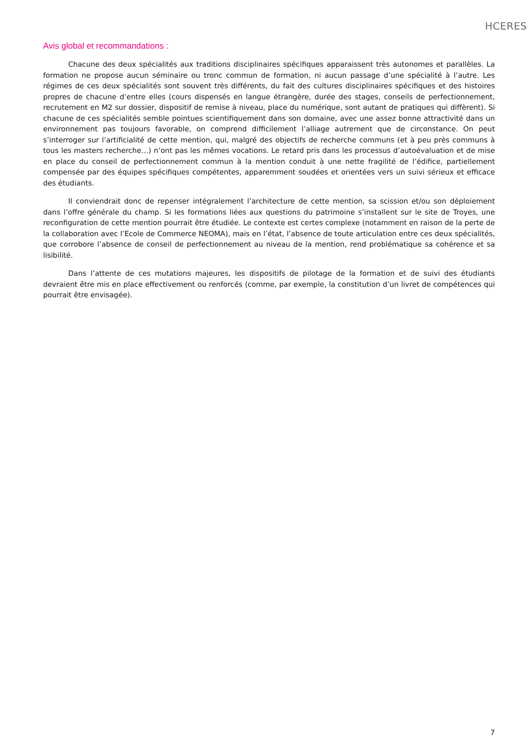HCERES
Avis global et recommandations :
Chacune des deux spécialités aux traditions disciplinaires spécifiques apparaissent très autonomes et parallèles. La formation ne propose aucun séminaire ou tronc commun de formation, ni aucun passage d’une spécialité à l’autre. Les régimes de ces deux spécialités sont souvent très différents, du fait des cultures disciplinaires spécifiques et des histoires propres de chacune d’entre elles (cours dispensés en langue étrangère, durée des stages, conseils de perfectionnement, recrutement en M2 sur dossier, dispositif de remise à niveau, place du numérique, sont autant de pratiques qui diffèrent). Si chacune de ces spécialités semble pointues scientifiquement dans son domaine, avec une assez bonne attractivité dans un environnement pas toujours favorable, on comprend difficilement l’alliage autrement que de circonstance. On peut s’interroger sur l’artificialité de cette mention, qui, malgré des objectifs de recherche communs (et à peu près communs à tous les masters recherche…) n’ont pas les mêmes vocations. Le retard pris dans les processus d’autoévaluation et de mise en place du conseil de perfectionnement commun à la mention conduit à une nette fragilité de l’édifice, partiellement compensée par des équipes spécifiques compétentes, apparemment soudées et orientées vers un suivi sérieux et efficace des étudiants.
Il conviendrait donc de repenser intégralement l’architecture de cette mention, sa scission et/ou son déploiement dans l’offre générale du champ. Si les formations liées aux questions du patrimoine s’installent sur le site de Troyes, une reconfiguration de cette mention pourrait être étudiée. Le contexte est certes complexe (notamment en raison de la perte de la collaboration avec l’Ecole de Commerce NEOMA), mais en l’état, l’absence de toute articulation entre ces deux spécialités, que corrobore l’absence de conseil de perfectionnement au niveau de la mention, rend problématique sa cohérence et sa lisibilité.
Dans l’attente de ces mutations majeures, les dispositifs de pilotage de la formation et de suivi des étudiants devraient être mis en place effectivement ou renforcés (comme, par exemple, la constitution d’un livret de compétences qui pourrait être envisagée).
7